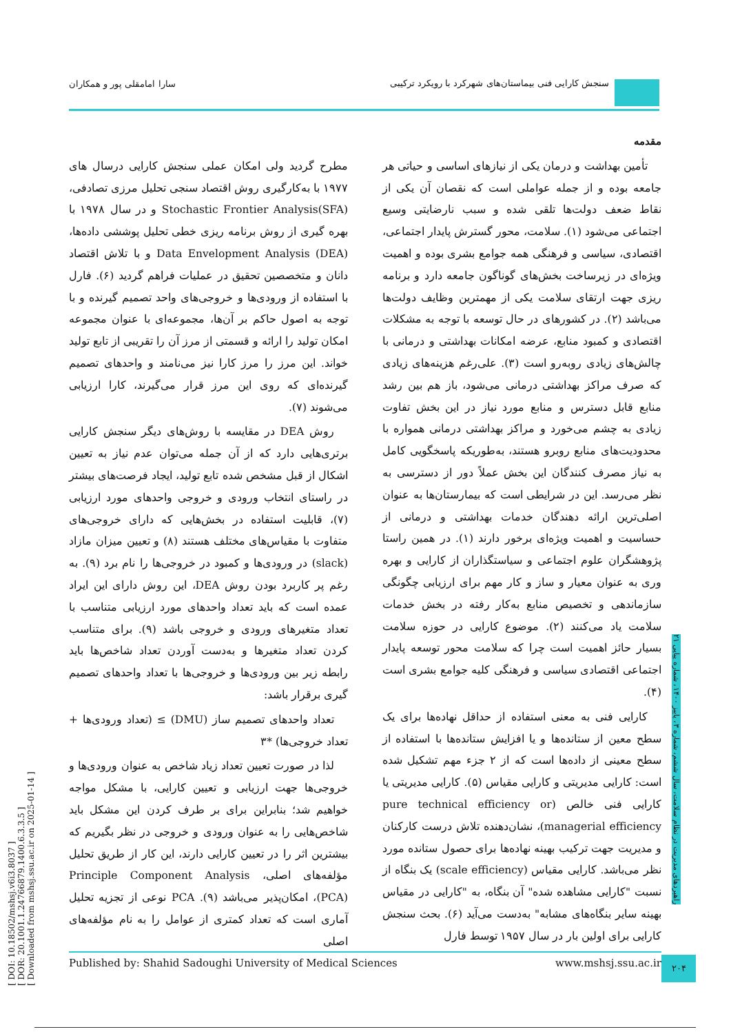سنجش کارایی فنی بیماستان‌های شهرکرد با رویکرد ترکیبی
سارا امامقلی پور و همکاران
[ DOI: 10.18502/mshsj.v6i3.8037 ]
[ DOR: 20.1001.1.24766879.1400.6.3.3.5 ]
[ Downloaded from mshsj.ssu.ac.ir on 2025-01-14 ]
مقدمه
تأمین بهداشت و درمان یکی از نیازهای اساسی و حیاتی هر جامعه بوده و از جمله عواملی است که نقصان آن یکی از نقاط ضعف دولت‌ها تلقی شده و سبب نارضایتی وسیع اجتماعی می‌شود (۱). سلامت، محور گسترش پایدار اجتماعی، اقتصادی، سیاسی و فرهنگی همه جوامع بشری بوده و اهمیت ویژه‌ای در زیرساخت بخش‌های گوناگون جامعه دارد و برنامه ریزی جهت ارتقای سلامت یکی از مهمترین وظایف دولت‌ها می‌باشد (۲). در کشورهای در حال توسعه با توجه به مشکلات اقتصادی و کمبود منابع، عرضه امکانات بهداشتی و درمانی با چالش‌های زیادی روبه‌رو است (۳). علی‌رغم هزینه‌های زیادی که صرف مراکز بهداشتی درمانی می‌شود، باز هم بین رشد منابع قابل دسترس و منابع مورد نیاز در این بخش تفاوت زیادی به چشم می‌خورد و مراکز بهداشتی درمانی همواره با محدودیت‌های منابع روبرو هستند، به‌طوریکه پاسخگویی کامل به نیاز مصرف کنندگان این بخش عملاً دور از دسترسی به نظر می‌رسد. این در شرایطی است که بیمارستان‌ها به عنوان اصلی‌ترین ارائه دهندگان خدمات بهداشتی و درمانی از حساسیت و اهمیت ویژه‌ای برخور دارند (۱). در همین راستا پژوهشگران علوم اجتماعی و سیاستگذاران از کارایی و بهره وری به عنوان معیار و ساز و کار مهم برای ارزیابی چگونگی سازماندهی و تخصیص منابع به‌کار رفته در بخش خدمات سلامت یاد می‌کنند (۲). موضوع کارایی در حوزه سلامت بسیار حائز اهمیت است چرا که سلامت محور توسعه پایدار اجتماعی اقتصادی سیاسی و فرهنگی کلیه جوامع بشری است (۴).
کارایی فنی به معنی استفاده از حداقل نهاده‌ها برای یک سطح معین از ستانده‌ها و یا افزایش ستانده‌ها با استفاده از سطح معینی از داده‌ها است که از ۲ جزء مهم تشکیل شده است: کارایی مدیریتی و کارایی مقیاس (۵). کارایی مدیریتی یا کارایی فنی خالص (pure technical efficiency or managerial efficiency)، نشان‌دهنده تلاش درست کارکنان و مدیریت جهت ترکیب بهینه نهاده‌ها برای حصول ستانده مورد نظر می‌باشد. کارایی مقیاس (scale efficiency) یک بنگاه از نسبت "کارایی مشاهده شده" آن بنگاه، به "کارایی در مقیاس بهینه سایر بنگاه‌های مشابه" به‌دست می‌آید (۶). بحث سنجش کارایی برای اولین بار در سال ۱۹۵۷ توسط فارل
مطرح گردید ولی امکان عملی سنجش کارایی درسال های ۱۹۷۷ با به‌کارگیری روش اقتصاد سنجی تحلیل مرزی تصادفی، Stochastic Frontier Analysis(SFA) و در سال ۱۹۷۸ با بهره گیری از روش برنامه ریزی خطی تحلیل پوششی داده‌ها، Data Envelopment Analysis (DEA) و با تلاش اقتصاد دانان و متخصصین تحقیق در عملیات فراهم گردید (۶). فارل با استفاده از ورودی‌ها و خروجی‌های واحد تصمیم گیرنده و با توجه به اصول حاکم بر آن‌ها، مجموعه‌ای با عنوان مجموعه امکان تولید را ارائه و قسمتی از مرز آن را تقریبی از تابع تولید خواند. این مرز را مرز کارا نیز می‌نامند و واحدهای تصمیم گیرنده‌ای که روی این مرز قرار می‌گیرند، کارا ارزیابی می‌شوند (۷).
روش DEA در مقایسه با روش‌های دیگر سنجش کارایی برتری‌هایی دارد که از آن جمله می‌توان عدم نیاز به تعیین اشکال از قبل مشخص شده تابع تولید، ایجاد فرصت‌های بیشتر در راستای انتخاب ورودی و خروجی واحدهای مورد ارزیابی (۷)، قابلیت استفاده در بخش‌هایی که دارای خروجی‌های متفاوت با مقیاس‌های مختلف هستند (۸) و تعیین میزان مازاد (slack) در ورودی‌ها و کمبود در خروجی‌ها را نام برد (۹). به رغم پر کاربرد بودن روش DEA، این روش دارای این ایراد عمده است که باید تعداد واحدهای مورد ارزیابی متناسب با تعداد متغیرهای ورودی و خروجی باشد (۹). برای متناسب کردن تعداد متغیرها و به‌دست آوردن تعداد شاخص‌ها باید رابطه زیر بین ورودی‌ها و خروجی‌ها با تعداد واحدهای تصمیم گیری برقرار باشد:
تعداد واحدهای تصمیم ساز (DMU) ≥ (تعداد ورودی‌ها + تعداد خروجی‌ها) *۳
لذا در صورت تعیین تعداد زیاد شاخص به عنوان ورودی‌ها و خروجی‌ها جهت ارزیابی و تعیین کارایی، با مشکل مواجه خواهیم شد؛ بنابراین برای بر طرف کردن این مشکل باید شاخص‌هایی را به عنوان ورودی و خروجی در نظر بگیریم که بیشترین اثر را در تعیین کارایی دارند، این کار از طریق تحلیل مؤلفه‌های اصلی، Principle Component Analysis (PCA)، امکان‌پذیر می‌باشد (۹). PCA نوعی از تجزیه تحلیل آماری است که تعداد کمتری از عوامل را به نام مؤلفه‌های اصلی
راهبردهای مدیریت در نظام سلامت، سال ششم، شماره ۳، پاییز ۱۴۰۰، شماره پیاپی ۲۱
Published by: Shahid Sadoughi University of Medical Sciences www.mshsj.ssu.ac.ir ۲۰۴